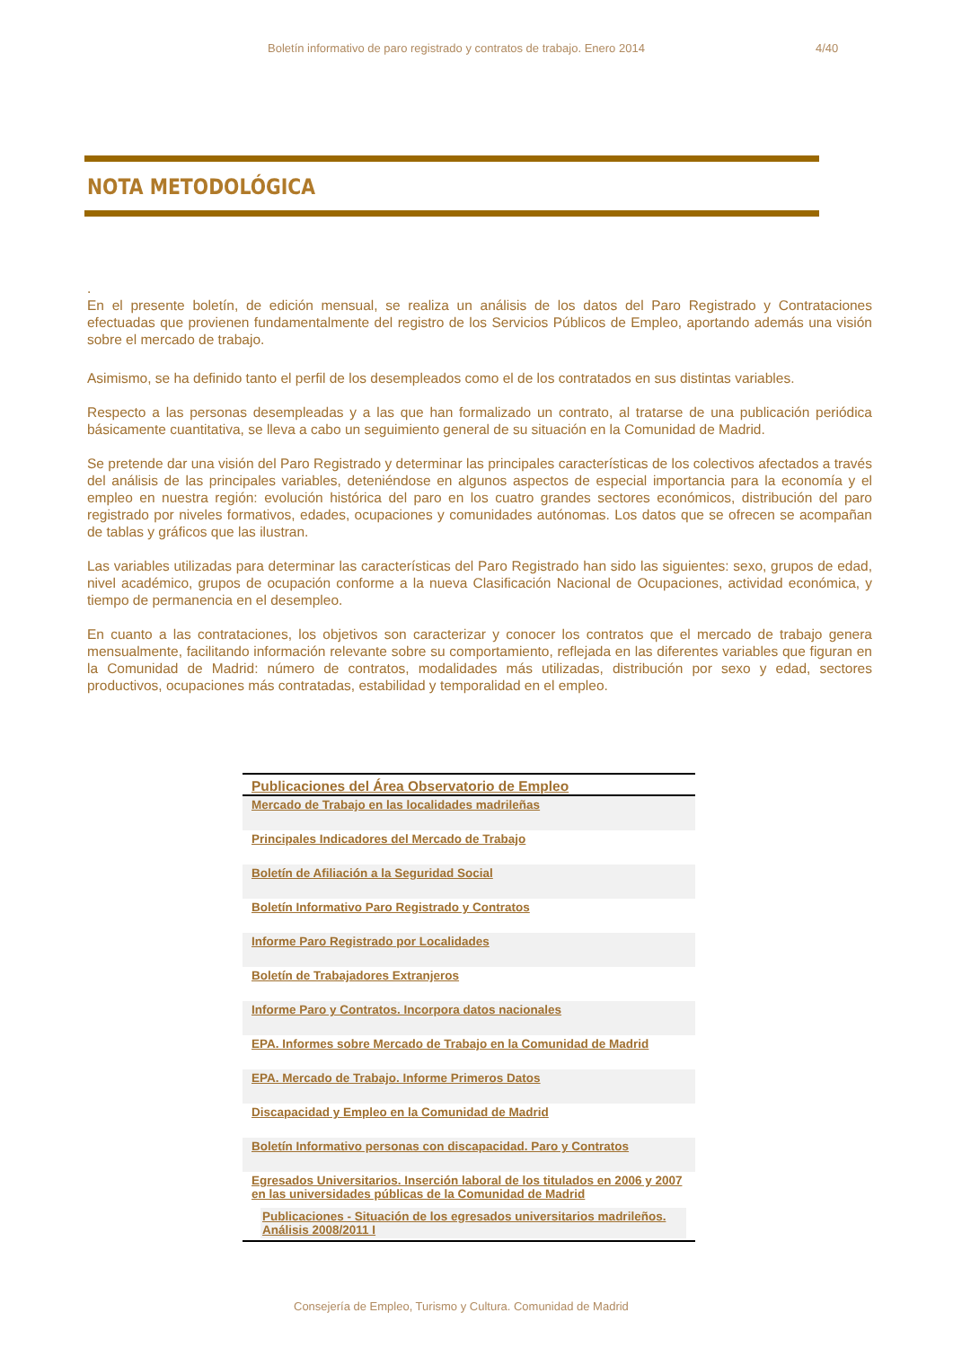Boletín informativo de paro registrado y contratos de trabajo. Enero 2014 4/40
NOTA METODOLÓGICA
.
En el presente boletín, de edición mensual, se realiza un análisis de los datos del Paro Registrado y Contrataciones efectuadas que provienen fundamentalmente del registro de los Servicios Públicos de Empleo, aportando además una visión sobre el mercado de trabajo.
Asimismo, se ha definido tanto el perfil de los desempleados como el de los contratados en sus distintas variables.
Respecto a las personas desempleadas y a las que han formalizado un contrato, al tratarse de una publicación periódica básicamente cuantitativa, se lleva a cabo un seguimiento general de su situación en la Comunidad de Madrid.
Se pretende dar una visión del Paro Registrado y determinar las principales características de los colectivos afectados a través del análisis de las principales variables, deteniéndose en algunos aspectos de especial importancia para la economía y el empleo en nuestra región: evolución histórica del paro en los cuatro grandes sectores económicos, distribución del paro registrado por niveles formativos, edades, ocupaciones y comunidades autónomas. Los datos que se ofrecen se acompañan de tablas y gráficos que las ilustran.
Las variables utilizadas para determinar las características del Paro Registrado han sido las siguientes: sexo, grupos de edad, nivel académico, grupos de ocupación conforme a la nueva Clasificación Nacional de Ocupaciones, actividad económica, y tiempo de permanencia en el desempleo.
En cuanto a las contrataciones, los objetivos son caracterizar y conocer los contratos que el mercado de trabajo genera mensualmente, facilitando información relevante sobre su comportamiento, reflejada en las diferentes variables que figuran en la Comunidad de Madrid: número de contratos, modalidades más utilizadas, distribución por sexo y edad, sectores productivos, ocupaciones más contratadas, estabilidad y temporalidad en el empleo.
| Publicaciones del Área Observatorio de Empleo |
| --- |
| Mercado de Trabajo en las localidades madrileñas |
| Principales Indicadores del Mercado de Trabajo |
| Boletín de Afiliación a la Seguridad Social |
| Boletín Informativo Paro Registrado y Contratos |
| Informe Paro Registrado por Localidades |
| Boletín de Trabajadores Extranjeros |
| Informe Paro y Contratos. Incorpora datos nacionales |
| EPA. Informes sobre Mercado de Trabajo en la Comunidad de Madrid |
| EPA. Mercado de Trabajo. Informe Primeros Datos |
| Discapacidad y Empleo en la Comunidad de Madrid |
| Boletín Informativo personas con discapacidad. Paro y Contratos |
| Egresados Universitarios. Inserción laboral de los titulados en 2006 y 2007 en las universidades públicas de la Comunidad de Madrid |
| Publicaciones - Situación de los egresados universitarios madrileños. Análisis 2008/2011 I |
Consejería de Empleo, Turismo y Cultura. Comunidad de Madrid